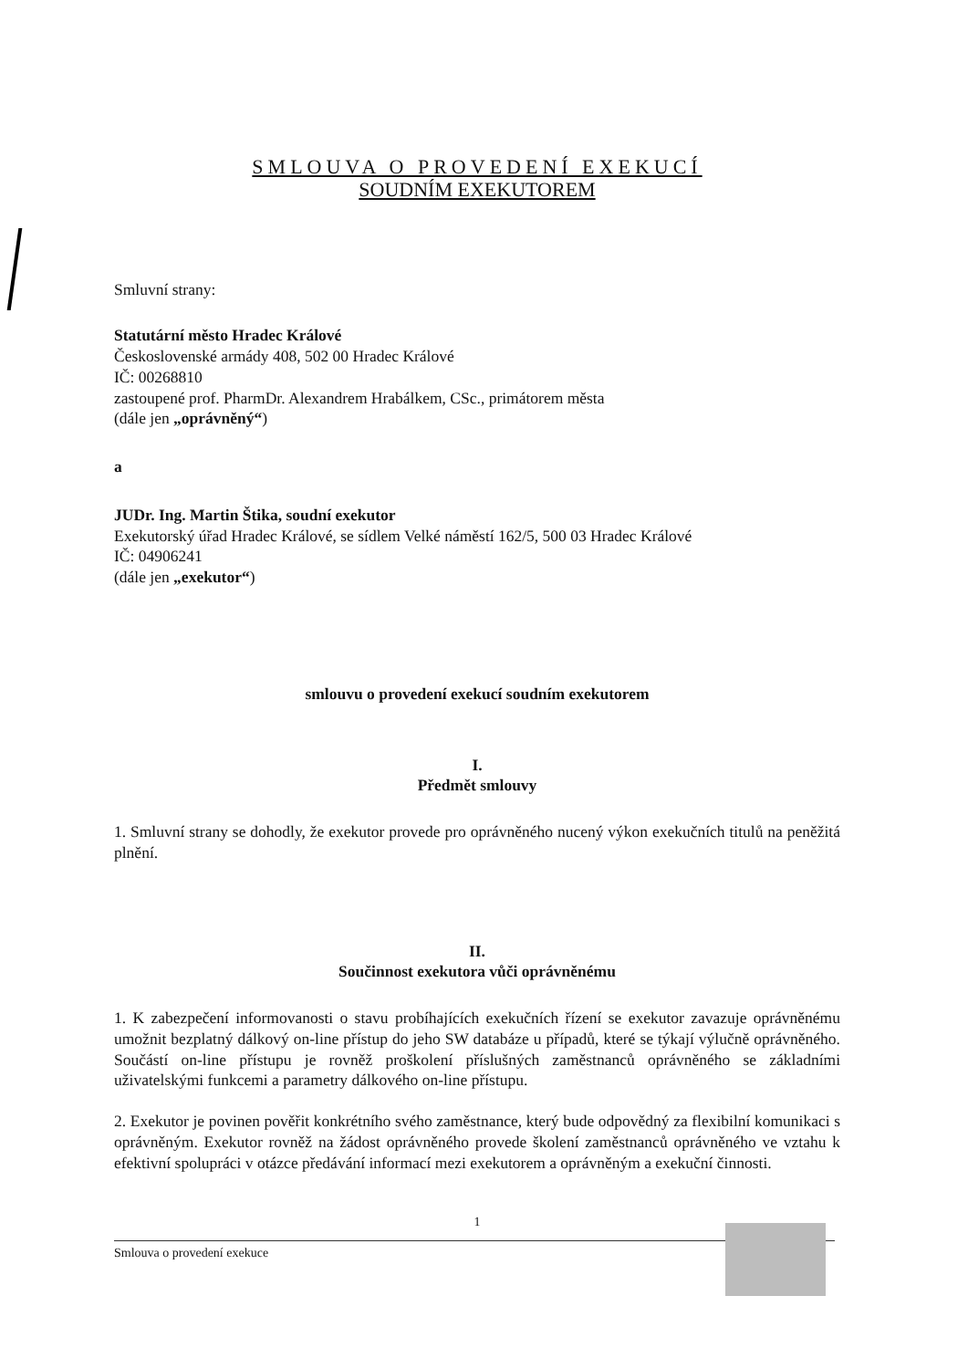SMLOUVA O PROVEDENÍ EXEKUCÍ
SOUDNÍM EXEKUTOREM
Smluvní strany:
Statutární město Hradec Králové
Československé armády 408, 502 00 Hradec Králové
IČ: 00268810
zastoupené prof. PharmDr. Alexandrem Hrabálkem, CSc., primátorem města
(dále jen „oprávněný“)
a
JUDr. Ing. Martin Štika, soudní exekutor
Exekutorský úřad Hradec Králové, se sídlem Velké náměstí 162/5, 500 03 Hradec Králové
IČ: 04906241
(dále jen „exekutor“)
smlouvu o provedení exekucí soudním exekutorem
I.
Předmět smlouvy
1. Smluvní strany se dohodly, že exekutor provede pro oprávněného nucený výkon exekučních titulů na peněžitá plnění.
II.
Součinnost exekutora vůči oprávněnému
1. K zabezpečení informovanosti o stavu probíhajících exekučních řízení se exekutor zavazuje oprávněnému umožnit bezplatný dálkový on-line přístup do jeho SW databáze u případů, které se týkají výlučně oprávněného. Součástí on-line přístupu je rovněž proškolení příslušných zaměstnanců oprávněného se základními uživatelskými funkcemi a parametry dálkového on-line přístupu.
2. Exekutor je povinen pověřit konkrétního svého zaměstnance, který bude odpovědný za flexibilní komunikaci s oprávněným. Exekutor rovněž na žádost oprávněného provede školení zaměstnanců oprávněného ve vztahu k efektivní spolupráci v otázce předávání informací mezi exekutorem a oprávněným a exekuční činnosti.
1
Smlouva o provedení exekuce